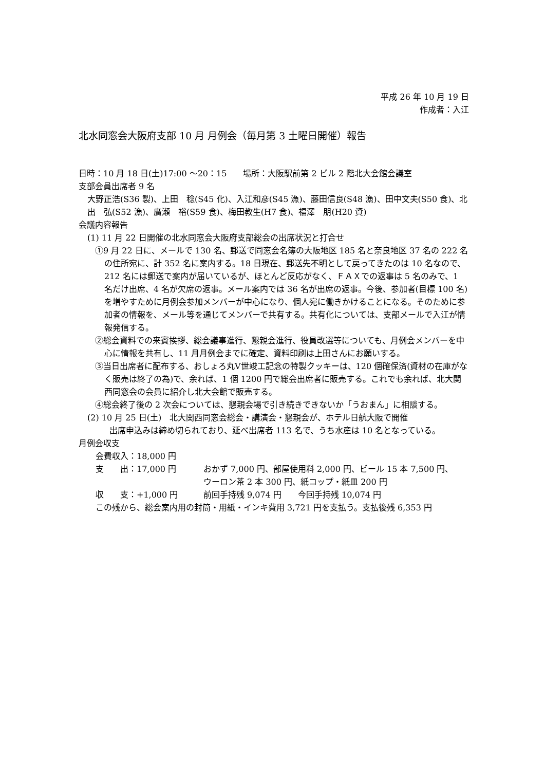平成 26 年 10 月 19 日
作成者：入江
北水同窓会大阪府支部 10 月 月例会（毎月第 3 土曜日開催）報告
日時：10 月 18 日(土)17:00 ～20：15　　場所：大阪駅前第 2 ビル 2 階北大会館会議室
支部会員出席者 9 名
大野正浩(S36 製)、上田　稔(S45 化)、入江和彦(S45 漁)、藤田信良(S48 漁)、田中文夫(S50 食)、北出　弘(S52 漁)、廣瀬　裕(S59 食)、梅田教生(H7 食)、福澤　朋(H20 資)
会議内容報告
(1) 11 月 22 日開催の北水同窓会大阪府支部総会の出席状況と打合せ
①9 月 22 日に、メールで 130 名、郵送で同窓会名簿の大阪地区 185 名と奈良地区 37 名の 222 名の住所宛に、計 352 名に案内する。18 日現在、郵送先不明として戻ってきたのは 10 名なので、212 名には郵送で案内が届いているが、ほとんど反応がなく、ＦＡＸでの返事は 5 名のみで、1 名だけ出席、4 名が欠席の返事。メール案内では 36 名が出席の返事。今後、参加者(目標 100 名)を増やすために月例会参加メンバーが中心になり、個人宛に働きかけることになる。そのために参加者の情報を、メール等を通じてメンバーで共有する。共有化については、支部メールで入江が情報発信する。
②総会資料での来賓挨拶、総会議事進行、懇親会進行、役員改選等についても、月例会メンバーを中心に情報を共有し、11 月月例会までに確定、資料印刷は上田さんにお願いする。
③当日出席者に配布する、おしょろ丸Ⅴ世竣工記念の特製クッキーは、120 個確保済(資材の在庫がなく販売は終了の為)で、余れば、1 個 1200 円で総会出席者に販売する。これでも余れば、北大関西同窓会の会員に紹介し北大会館で販売する。
④総会終了後の 2 次会については、懇親会場で引き続きできないか「うおまん」に相談する。
(2) 10 月 25 日(土)　北大関西同窓会総会・講演会・懇親会が、ホテル日航大阪で開催
出席申込みは締め切られており、延べ出席者 113 名で、うち水産は 10 名となっている。
月例会収支
会費収入：18,000 円
支　　出：17,000 円 おかず 7,000 円、部屋使用料 2,000 円、ビール 15 本 7,500 円、
ウーロン茶 2 本 300 円、紙コップ・紙皿 200 円
収　　支：+1,000 円 前回手持残 9,074 円　　今回手持残 10,074 円
この残から、総会案内用の封筒・用紙・インキ費用 3,721 円を支払う。支払後残 6,353 円